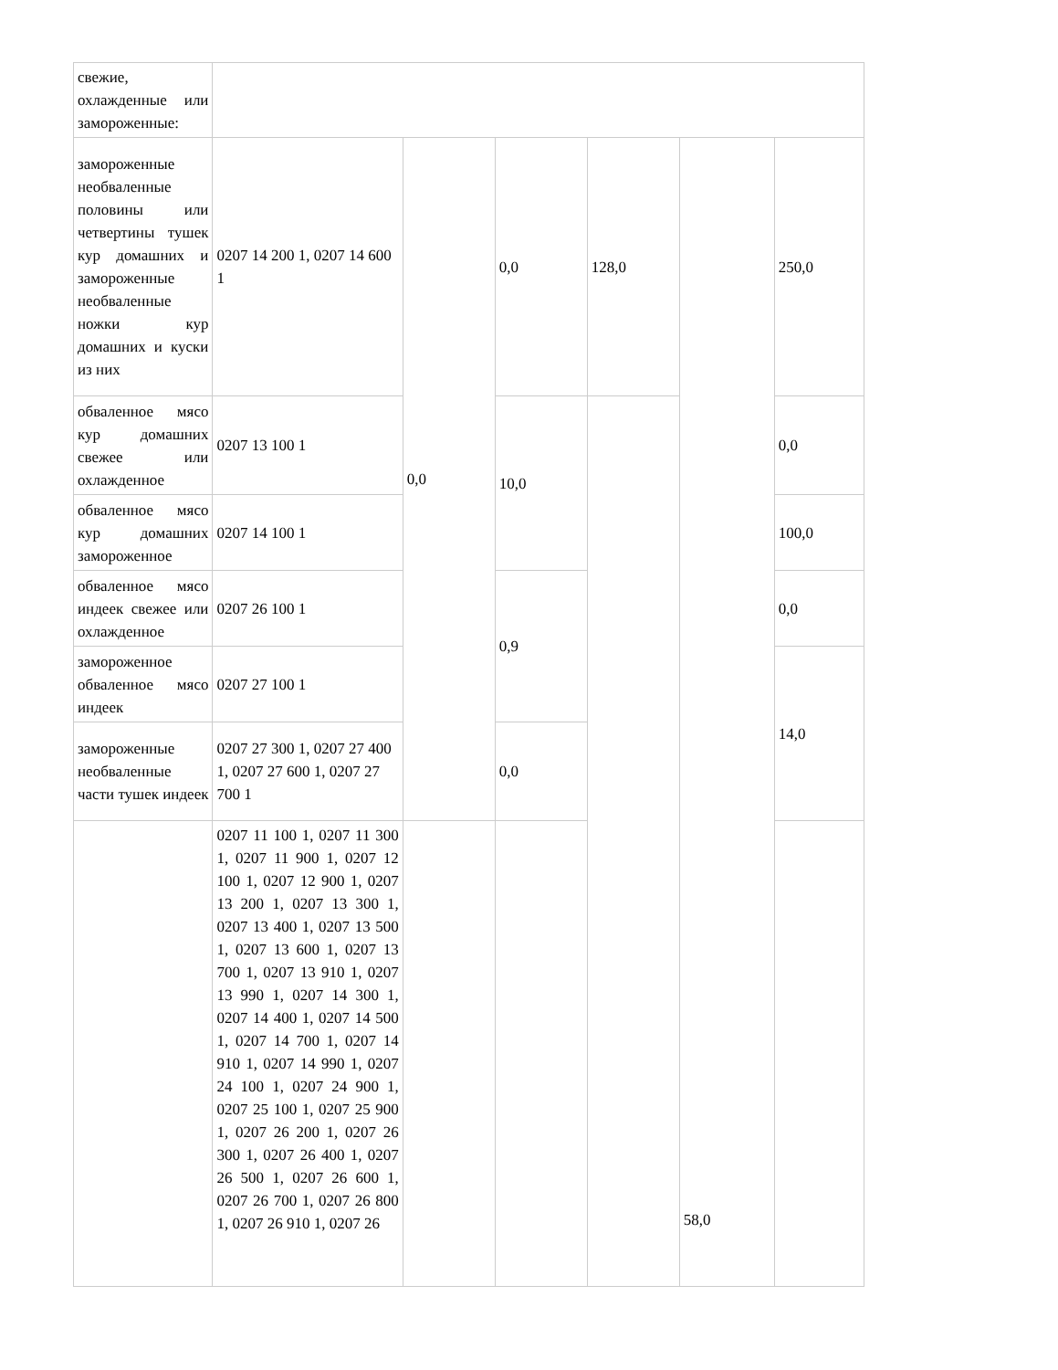| свежие, охлажденные или замороженные: | | | | | | |
| замороженные необваленные половины или четвертины тушек кур домашних и замороженные необваленные ножки кур домашних и куски из них | 0207 14 200 1, 0207 14 600 1 | 0,0 | 0,0 | 128,0 | 58,0 | 250,0 |
| обваленное мясо кур домашних свежее или охлажденное | 0207 13 100 1 | | 10,0 | | | 0,0 |
| обваленное мясо кур домашних замороженное | 0207 14 100 1 | | | | | 100,0 |
| обваленное мясо индеек свежее или охлажденное | 0207 26 100 1 | | 0,9 | | | 0,0 |
| замороженное обваленное мясо индеек | 0207 27 100 1 | | | | | 14,0 |
| замороженные необваленные части тушек индеек | 0207 27 300 1, 0207 27 400 1, 0207 27 600 1, 0207 27 700 1 | | 0,0 | | | |
| | 0207 11 100 1, 0207 11 300 1, 0207 11 900 1, 0207 12 100 1, 0207 12 900 1, 0207 13 200 1, 0207 13 300 1, 0207 13 400 1, 0207 13 500 1, 0207 13 600 1, 0207 13 700 1, 0207 13 910 1, 0207 13 990 1, 0207 14 300 1, 0207 14 400 1, 0207 14 500 1, 0207 14 700 1, 0207 14 910 1, 0207 14 990 1, 0207 24 100 1, 0207 24 900 1, 0207 25 100 1, 0207 25 900 1, 0207 26 200 1, 0207 26 300 1, 0207 26 400 1, 0207 26 500 1, 0207 26 600 1, 0207 26 700 1, 0207 26 800 1, 0207 26 910 1, 0207 26 | | | | | |